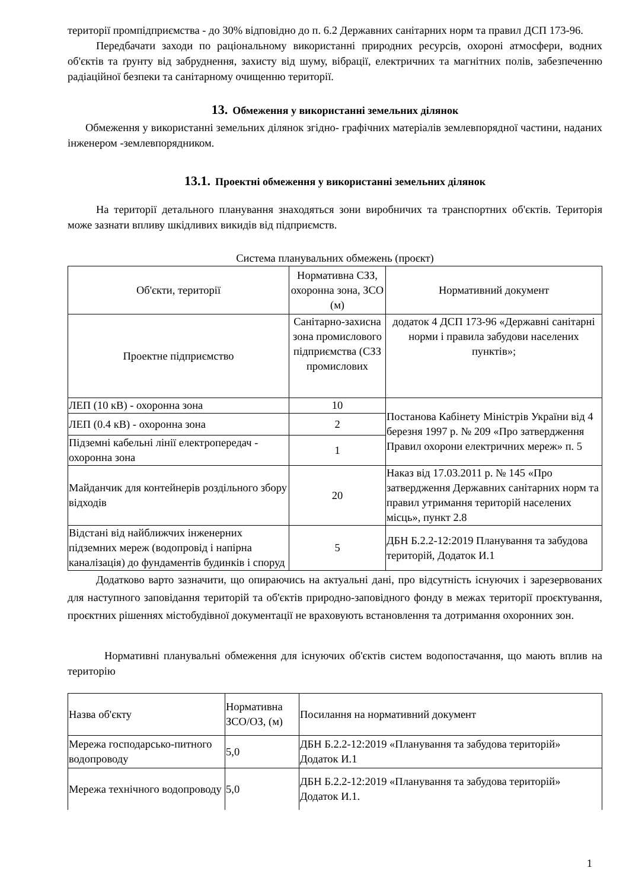території промпідприємства - до 30% відповідно до п. 6.2 Державних санітарних норм та правил ДСП 173-96.
Передбачати заходи по раціональному використанні природних ресурсів, охороні атмосфери, водних об'єктів та ґрунту від забруднення, захисту від шуму, вібрації, електричних та магнітних полів, забезпеченню радіаційної безпеки та санітарному очищенню території.
13. Обмеження у використанні земельних ділянок
Обмеження у використанні земельних ділянок згідно- графічних матеріалів землевпорядної частини, наданих інженером -землевпорядником.
13.1. Проектні обмеження у використанні земельних ділянок
На території детального планування знаходяться зони виробничих та транспортних об'єктів. Територія може зазнати впливу шкідливих викидів від підприємств.
Система планувальних обмежень (проєкт)
| Об'єкти, території | Нормативна СЗЗ, охоронна зона, ЗСО (м) | Нормативний документ |
| Проектне підприємство | Санітарно-захисна зона промислового підприємства (СЗЗ промислових | додаток 4 ДСП 173-96 «Державні санітарні норми і правила забудови населених пунктів»; |
| ЛЕП (10 кВ) - охоронна зона | 10 | Постанова Кабінету Міністрів України від 4 березня 1997 р. № 209 «Про затвердження Правил охорони електричних мереж» п. 5 |
| ЛЕП (0.4 кВ) - охоронна зона | 2 | |
| Підземні кабельні лінії електропередач - охоронна зона | 1 | |
| Майданчик для контейнерів роздільного збору відходів | 20 | Наказ від 17.03.2011 р. № 145 «Про затвердження Державних санітарних норм та правил утримання територій населених місць», пункт 2.8 |
| Відстані від найближчих інженерних підземних мереж (водопровід і напірна каналізація) до фундаментів будинків і споруд | 5 | ДБН Б.2.2-12:2019 Планування та забудова територій, Додаток И.1 |
Додатково варто зазначити, що опираючись на актуальні дані, про відсутність існуючих і зарезервованих для наступного заповідання територій та об'єктів природно-заповідного фонду в межах території проєктування, проєктних рішеннях містобудівної документації не враховують встановлення та дотримання охоронних зон.
Нормативні планувальні обмеження для існуючих об'єктів систем водопостачання, що мають вплив на територію
| Назва об'єкту | Нормативна ЗСО/ОЗ, (м) | Посилання на нормативний документ |
| Мережа господарсько-питного водопроводу | 5,0 | ДБН Б.2.2-12:2019 «Планування та забудова територій» Додаток И.1 |
| Мережа технічного водопроводу | 5,0 | ДБН Б.2.2-12:2019 «Планування та забудова територій» Додаток И.1. |
1